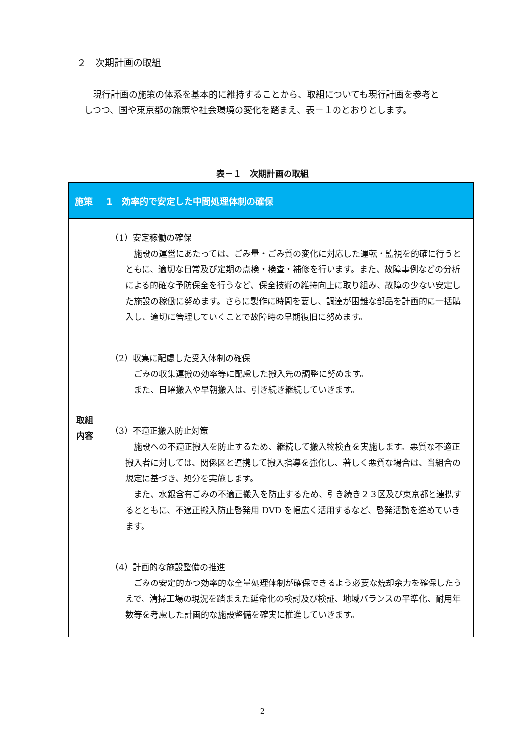２　次期計画の取組
　現行計画の施策の体系を基本的に維持することから、取組についても現行計画を参考としつつ、国や東京都の施策や社会環境の変化を踏まえ、表－１のとおりとします。
表－１　次期計画の取組
| 施策 | 1 効率的で安定した中間処理体制の確保 |
| --- | --- |
| 取組 内容 | （1）安定稼働の確保 施設の運営にあたっては、ごみ量・ごみ質の変化に対応した運転・監視を的確に行うとともに、適切な日常及び定期の点検・検査・補修を行います。また、故障事例などの分析による的確な予防保全を行うなど、保全技術の維持向上に取り組み、故障の少ない安定した施設の稼働に努めます。さらに製作に時間を要し、調達が困難な部品を計画的に一括購入し、適切に管理していくことで故障時の早期復旧に努めます。 |
| | （2）収集に配慮した受入体制の確保 ごみの収集運搬の効率等に配慮した搬入先の調整に努めます。 また、日曜搬入や早朝搬入は、引き続き継続していきます。 |
| | （3）不適正搬入防止対策 施設への不適正搬入を防止するため、継続して搬入物検査を実施します。悪質な不適正搬入者に対しては、関係区と連携して搬入指導を強化し、著しく悪質な場合は、当組合の規定に基づき、処分を実施します。 また、水銀含有ごみの不適正搬入を防止するため、引き続き２３区及び東京都と連携するとともに、不適正搬入防止啓発用 DVD を幅広く活用するなど、啓発活動を進めていきます。 |
| | （4）計画的な施設整備の推進 ごみの安定的かつ効率的な全量処理体制が確保できるよう必要な焼却余力を確保したうえで、清掃工場の現況を踏まえた延命化の検討及び検証、地域バランスの平準化、耐用年数等を考慮した計画的な施設整備を確実に推進していきます。 |
2